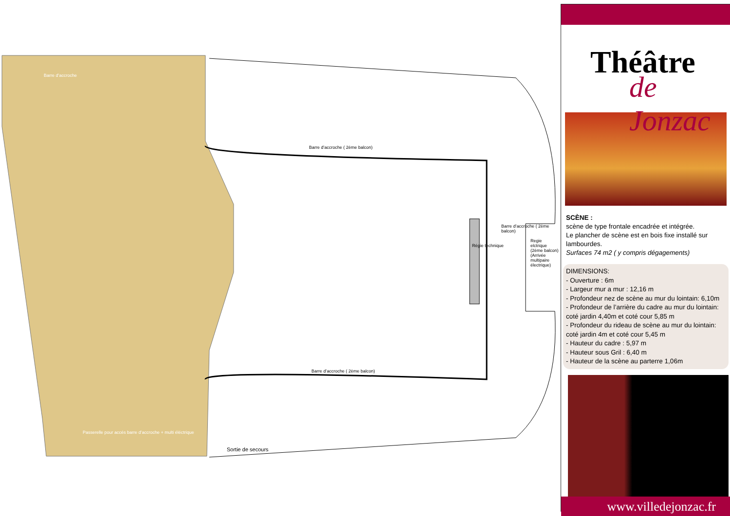Barre d’accroche ( 2ème balcon)
Barre d’accroche ( 2ème balcon)
Régie technique
Barre d’accroche ( 2ème balcon)
Regie elctrique (2ème balcon) (Arrivée multipaire électrique)
Barre d’accroche
Passerelle pour accés barre d’accroche + multi éléctrique
Sortie de secours
Théâtre
de Jonzac
SCÈNE :
scène de type frontale encadrée et intégrée.
Le plancher de scène est en bois fixe installé sur lambourdes.
Surfaces 74 m2 ( y compris dégagements)
DIMENSIONS:
- Ouverture : 6m
- Largeur mur a mur : 12,16 m
- Profondeur nez de scène au mur du lointain: 6,10m
- Profondeur de l’arrière du cadre au mur du lointain: coté jardin 4,40m et coté cour 5,85 m
- Profondeur du rideau de scène au mur du lointain: coté jardin 4m et coté cour 5,45 m
- Hauteur du cadre : 5,97 m
- Hauteur sous Gril : 6,40 m
- Hauteur de la scène au parterre 1,06m
www.villedejonzac.fr